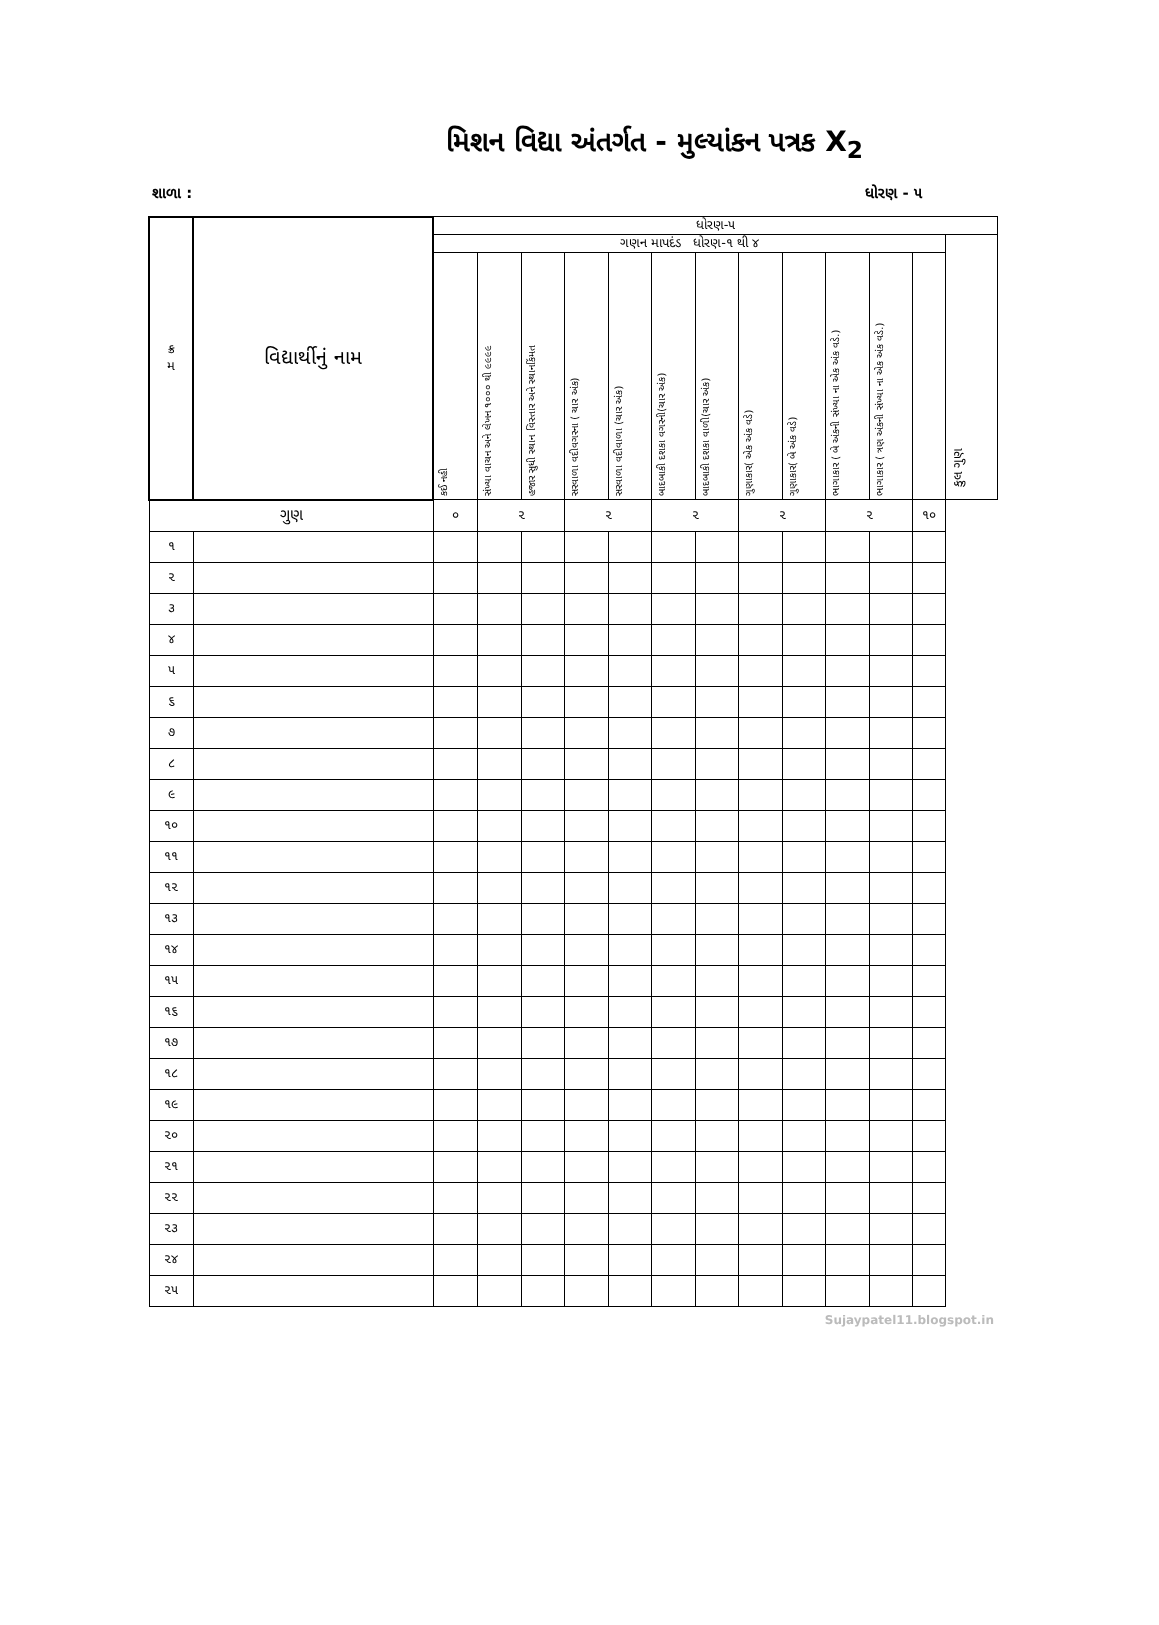મિશન વિદ્યા અંતર્ગત - મુલ્યાંકન પત્રક X<sub>2</sub>
શાળા : ધોરણ - ૫
| ક્ર મ | વિદ્યાર્થીનું નામ | ધોરણ-૫ | | | | | | | | | | | | |
| --- | --- | --- | --- | --- | --- | --- | --- | --- | --- | --- | --- | --- | --- | --- |
| | | ગણન માપદંડ ધોરણ-૧ થી ૪ | | | | | | | | | | | | કુલ ગુણ |
| | | કઈ નહી | સંખ્યા વાચન અને લેખન ૧૦૦૦ થી ૯૯૯૯ | હજાર સુધી સ્થાન વિસ્તાર અને સ્થાનકિંમત | સરવાળા વદીવગરના ( ચાર અંક) | સરવાળા વદીવાળા (ચાર અંક) | બાદબાકી દશકા વગરની(ચાર અંક) | બાદબાકી દશકા વાળી(ચાર અંક) | ગુણાકાર( એક અંક વડે) | ગુણાકાર( બે અંક વડે) | ભાગાકાર ( બે અંકની સંખ્યા ના એક અંક વડે.) | ભાગાકાર ( ત્રણ અંકની સંખ્યા ના એક અંક વડે.) | | |
| ગુણ | | ૦ | ૨ | | ૨ | | ૨ | | ૨ | | ૨ | | ૧૦ | |
| ૧ | | | | | | | | | | | | | | |
| ૨ | | | | | | | | | | | | | | |
| ૩ | | | | | | | | | | | | | | |
| ૪ | | | | | | | | | | | | | | |
| ૫ | | | | | | | | | | | | | | |
| ૬ | | | | | | | | | | | | | | |
| ૭ | | | | | | | | | | | | | | |
| ૮ | | | | | | | | | | | | | | |
| ૯ | | | | | | | | | | | | | | |
| ૧૦ | | | | | | | | | | | | | | |
| ૧૧ | | | | | | | | | | | | | | |
| ૧૨ | | | | | | | | | | | | | | |
| ૧૩ | | | | | | | | | | | | | | |
| ૧૪ | | | | | | | | | | | | | | |
| ૧૫ | | | | | | | | | | | | | | |
| ૧૬ | | | | | | | | | | | | | | |
| ૧૭ | | | | | | | | | | | | | | |
| ૧૮ | | | | | | | | | | | | | | |
| ૧૯ | | | | | | | | | | | | | | |
| ૨૦ | | | | | | | | | | | | | | |
| ૨૧ | | | | | | | | | | | | | | |
| ૨૨ | | | | | | | | | | | | | | |
| ૨૩ | | | | | | | | | | | | | | |
| ૨૪ | | | | | | | | | | | | | | |
| ૨૫ | | | | | | | | | | | | | | |
Sujaypatel11.blogspot.in